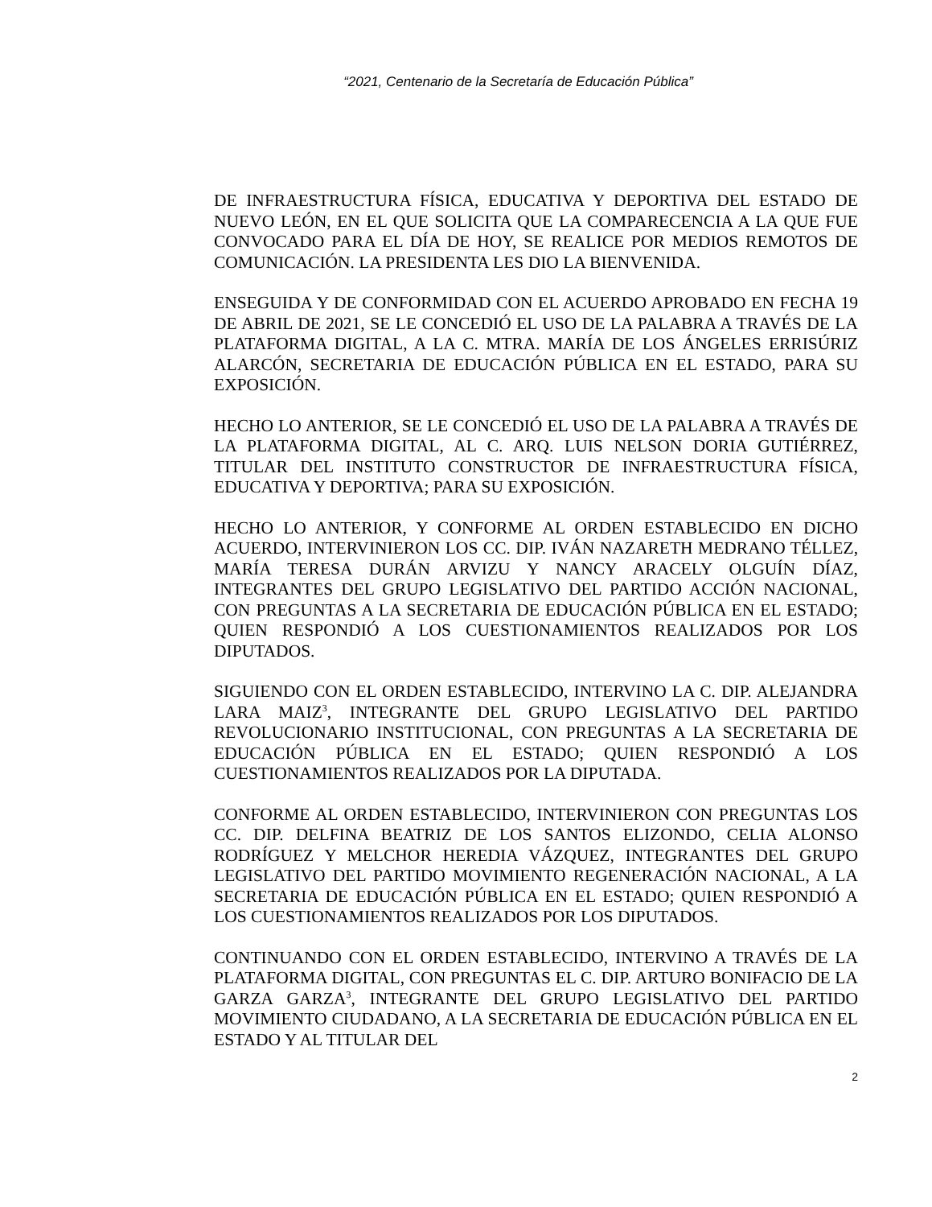“2021, Centenario de la Secretaría de Educación Pública”
DE INFRAESTRUCTURA FÍSICA, EDUCATIVA Y DEPORTIVA DEL ESTADO DE NUEVO LEÓN, EN EL QUE SOLICITA QUE LA COMPARECENCIA A LA QUE FUE CONVOCADO PARA EL DÍA DE HOY, SE REALICE POR MEDIOS REMOTOS DE COMUNICACIÓN. LA PRESIDENTA LES DIO LA BIENVENIDA.
ENSEGUIDA Y DE CONFORMIDAD CON EL ACUERDO APROBADO EN FECHA 19 DE ABRIL DE 2021, SE LE CONCEDIÓ EL USO DE LA PALABRA A TRAVÉS DE LA PLATAFORMA DIGITAL, A LA C. MTRA. MARÍA DE LOS ÁNGELES ERRISÚRIZ ALARCÓN, SECRETARIA DE EDUCACIÓN PÚBLICA EN EL ESTADO, PARA SU EXPOSICIÓN.
HECHO LO ANTERIOR, SE LE CONCEDIÓ EL USO DE LA PALABRA A TRAVÉS DE LA PLATAFORMA DIGITAL, AL C. ARQ. LUIS NELSON DORIA GUTIÉRREZ, TITULAR DEL INSTITUTO CONSTRUCTOR DE INFRAESTRUCTURA FÍSICA, EDUCATIVA Y DEPORTIVA; PARA SU EXPOSICIÓN.
HECHO LO ANTERIOR, Y CONFORME AL ORDEN ESTABLECIDO EN DICHO ACUERDO, INTERVINIERON LOS CC. DIP. IVÁN NAZARETH MEDRANO TÉLLEZ, MARÍA TERESA DURÁN ARVIZU Y NANCY ARACELY OLGUÍN DÍAZ, INTEGRANTES DEL GRUPO LEGISLATIVO DEL PARTIDO ACCIÓN NACIONAL, CON PREGUNTAS A LA SECRETARIA DE EDUCACIÓN PÚBLICA EN EL ESTADO; QUIEN RESPONDIÓ A LOS CUESTIONAMIENTOS REALIZADOS POR LOS DIPUTADOS.
SIGUIENDO CON EL ORDEN ESTABLECIDO, INTERVINO LA C. DIP. ALEJANDRA LARA MAIZ<sup>3</sup>, INTEGRANTE DEL GRUPO LEGISLATIVO DEL PARTIDO REVOLUCIONARIO INSTITUCIONAL, CON PREGUNTAS A LA SECRETARIA DE EDUCACIÓN PÚBLICA EN EL ESTADO; QUIEN RESPONDIÓ A LOS CUESTIONAMIENTOS REALIZADOS POR LA DIPUTADA.
CONFORME AL ORDEN ESTABLECIDO, INTERVINIERON CON PREGUNTAS LOS CC. DIP. DELFINA BEATRIZ DE LOS SANTOS ELIZONDO, CELIA ALONSO RODRÍGUEZ Y MELCHOR HEREDIA VÁZQUEZ, INTEGRANTES DEL GRUPO LEGISLATIVO DEL PARTIDO MOVIMIENTO REGENERACIÓN NACIONAL, A LA SECRETARIA DE EDUCACIÓN PÚBLICA EN EL ESTADO; QUIEN RESPONDIÓ A LOS CUESTIONAMIENTOS REALIZADOS POR LOS DIPUTADOS.
CONTINUANDO CON EL ORDEN ESTABLECIDO, INTERVINO A TRAVÉS DE LA PLATAFORMA DIGITAL, CON PREGUNTAS EL C. DIP. ARTURO BONIFACIO DE LA GARZA GARZA<sup>3</sup>, INTEGRANTE DEL GRUPO LEGISLATIVO DEL PARTIDO MOVIMIENTO CIUDADANO, A LA SECRETARIA DE EDUCACIÓN PÚBLICA EN EL ESTADO Y AL TITULAR DEL
2